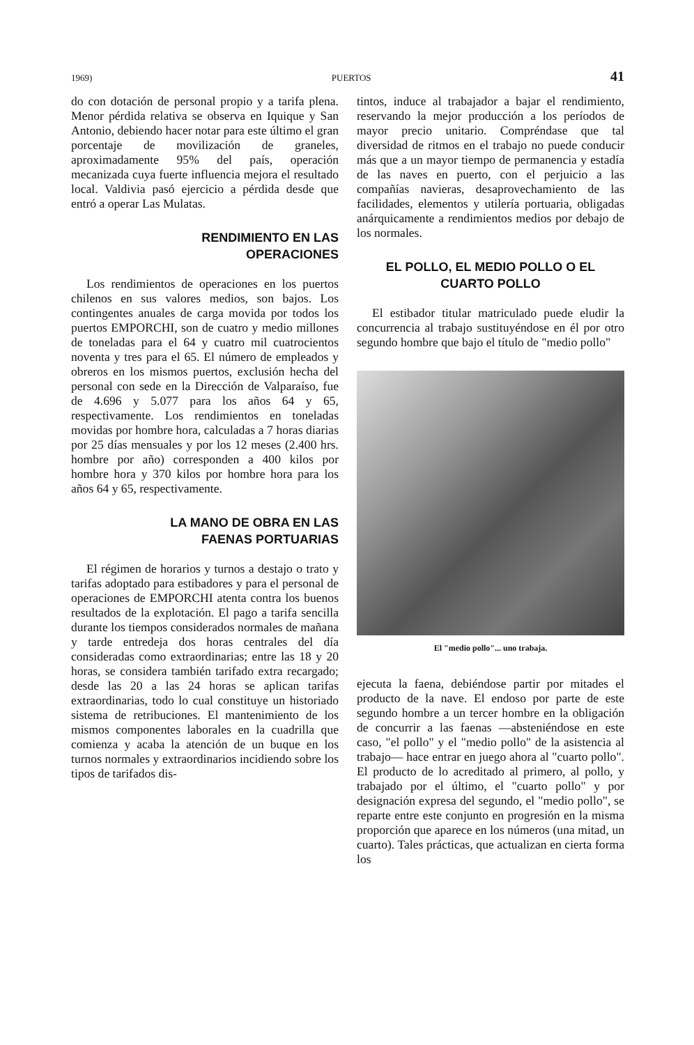1969) PUERTOS 41
do con dotación de personal propio y a tarifa plena. Menor pérdida relativa se observa en Iquique y San Antonio, debiendo hacer notar para este último el gran porcentaje de movilización de graneles, aproximadamente 95% del país, operación mecanizada cuya fuerte influencia mejora el resultado local. Valdivia pasó ejercicio a pérdida desde que entró a operar Las Mulatas.
RENDIMIENTO EN LAS
OPERACIONES
Los rendimientos de operaciones en los puertos chilenos en sus valores medios, son bajos. Los contingentes anuales de carga movida por todos los puertos EMPORCHI, son de cuatro y medio millones de toneladas para el 64 y cuatro mil cuatrocientos noventa y tres para el 65. El número de empleados y obreros en los mismos puertos, exclusión hecha del personal con sede en la Dirección de Valparaíso, fue de 4.696 y 5.077 para los años 64 y 65, respectivamente. Los rendimientos en toneladas movidas por hombre hora, calculadas a 7 horas diarias por 25 días mensuales y por los 12 meses (2.400 hrs. hombre por año) corresponden a 400 kilos por hombre hora y 370 kilos por hombre hora para los años 64 y 65, respectivamente.
LA MANO DE OBRA EN LAS
FAENAS PORTUARIAS
El régimen de horarios y turnos a destajo o trato y tarifas adoptado para estibadores y para el personal de operaciones de EMPORCHI atenta contra los buenos resultados de la explotación. El pago a tarifa sencilla durante los tiempos considerados normales de mañana y tarde entredeja dos horas centrales del día consideradas como extraordinarias; entre las 18 y 20 horas, se considera también tarifado extra recargado; desde las 20 a las 24 horas se aplican tarifas extraordinarias, todo lo cual constituye un historiado sistema de retribuciones. El mantenimiento de los mismos componentes laborales en la cuadrilla que comienza y acaba la atención de un buque en los turnos normales y extraordinarios incidiendo sobre los tipos de tarifados dis-
tintos, induce al trabajador a bajar el rendimiento, reservando la mejor producción a los períodos de mayor precio unitario. Compréndase que tal diversidad de ritmos en el trabajo no puede conducir más que a un mayor tiempo de permanencia y estadía de las naves en puerto, con el perjuicio a las compañías navieras, desaprovechamiento de las facilidades, elementos y utilería portuaria, obligadas anárquicamente a rendimientos medios por debajo de los normales.
EL POLLO, EL MEDIO POLLO O EL
CUARTO POLLO
El estibador titular matriculado puede eludir la concurrencia al trabajo sustituyéndose en él por otro segundo hombre que bajo el título de "medio pollo"
El "medio pollo"... uno trabaja.
ejecuta la faena, debiéndose partir por mitades el producto de la nave. El endoso por parte de este segundo hombre a un tercer hombre en la obligación de concurrir a las faenas —absteniéndose en este caso, "el pollo" y el "medio pollo" de la asistencia al trabajo— hace entrar en juego ahora al "cuarto pollo". El producto de lo acreditado al primero, al pollo, y trabajado por el último, el "cuarto pollo" y por designación expresa del segundo, el "medio pollo", se reparte entre este conjunto en progresión en la misma proporción que aparece en los números (una mitad, un cuarto). Tales prácticas, que actualizan en cierta forma los